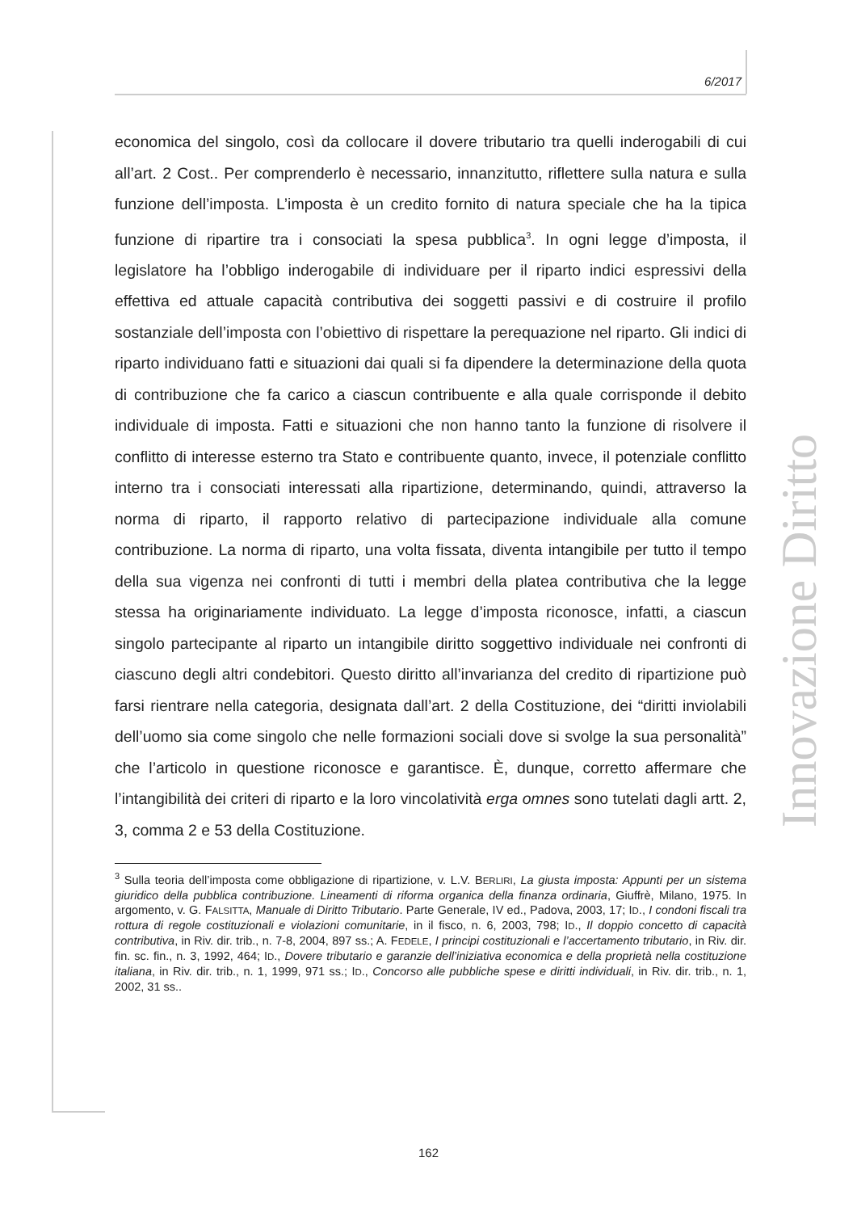6/2017
economica del singolo, così da collocare il dovere tributario tra quelli inderogabili di cui all’art. 2 Cost.. Per comprenderlo è necessario, innanzitutto, riflettere sulla natura e sulla funzione dell’imposta. L’imposta è un credito fornito di natura speciale che ha la tipica funzione di ripartire tra i consociati la spesa pubblica<sup>3</sup>. In ogni legge d’imposta, il legislatore ha l’obbligo inderogabile di individuare per il riparto indici espressivi della effettiva ed attuale capacità contributiva dei soggetti passivi e di costruire il profilo sostanziale dell’imposta con l’obiettivo di rispettare la perequazione nel riparto. Gli indici di riparto individuano fatti e situazioni dai quali si fa dipendere la determinazione della quota di contribuzione che fa carico a ciascun contribuente e alla quale corrisponde il debito individuale di imposta. Fatti e situazioni che non hanno tanto la funzione di risolvere il conflitto di interesse esterno tra Stato e contribuente quanto, invece, il potenziale conflitto interno tra i consociati interessati alla ripartizione, determinando, quindi, attraverso la norma di riparto, il rapporto relativo di partecipazione individuale alla comune contribuzione. La norma di riparto, una volta fissata, diventa intangibile per tutto il tempo della sua vigenza nei confronti di tutti i membri della platea contributiva che la legge stessa ha originariamente individuato. La legge d’imposta riconosce, infatti, a ciascun singolo partecipante al riparto un intangibile diritto soggettivo individuale nei confronti di ciascuno degli altri condebitori. Questo diritto all’invarianza del credito di ripartizione può farsi rientrare nella categoria, designata dall’art. 2 della Costituzione, dei “diritti inviolabili dell’uomo sia come singolo che nelle formazioni sociali dove si svolge la sua personalità” che l’articolo in questione riconosce e garantisce. È, dunque, corretto affermare che l’intangibilità dei criteri di riparto e la loro vincolatività erga omnes sono tutelati dagli artt. 2, 3, comma 2 e 53 della Costituzione.
<sup>3</sup> Sulla teoria dell’imposta come obbligazione di ripartizione, v. L.V. BERLIRI, La giusta imposta: Appunti per un sistema giuridico della pubblica contribuzione. Lineamenti di riforma organica della finanza ordinaria, Giuffrè, Milano, 1975. In argomento, v. G. FALSITTA, Manuale di Diritto Tributario. Parte Generale, IV ed., Padova, 2003, 17; ID., I condoni fiscali tra rottura di regole costituzionali e violazioni comunitarie, in il fisco, n. 6, 2003, 798; ID., Il doppio concetto di capacità contributiva, in Riv. dir. trib., n. 7-8, 2004, 897 ss.; A. FEDELE, I principi costituzionali e l’accertamento tributario, in Riv. dir. fin. sc. fin., n. 3, 1992, 464; ID., Dovere tributario e garanzie dell’iniziativa economica e della proprietà nella costituzione italiana, in Riv. dir. trib., n. 1, 1999, 971 ss.; ID., Concorso alle pubbliche spese e diritti individuali, in Riv. dir. trib., n. 1, 2002, 31 ss..
Innovazione Diritto
162